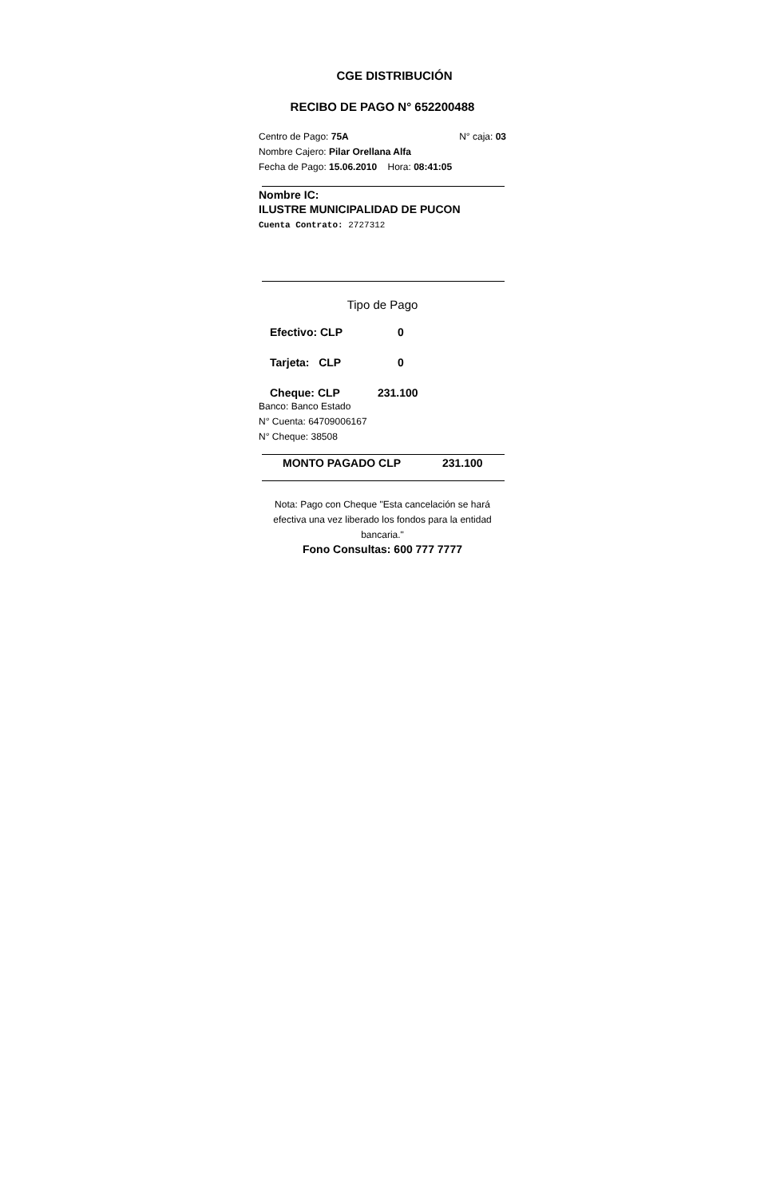CGE DISTRIBUCIÓN
RECIBO DE PAGO N° 652200488
Centro de Pago: 75A N° caja: 03
Nombre Cajero: Pilar Orellana Alfa
Fecha de Pago: 15.06.2010 Hora: 08:41:05
Nombre IC:
ILUSTRE MUNICIPALIDAD DE PUCON
Cuenta Contrato: 2727312
Tipo de Pago
Efectivo: CLP 0
Tarjeta: CLP 0
Cheque: CLP 231.100
Banco: Banco Estado
N° Cuenta: 64709006167
N° Cheque: 38508
MONTO PAGADO CLP 231.100
Nota: Pago con Cheque "Esta cancelación se hará efectiva una vez liberado los fondos para la entidad bancaria."
Fono Consultas: 600 777 7777